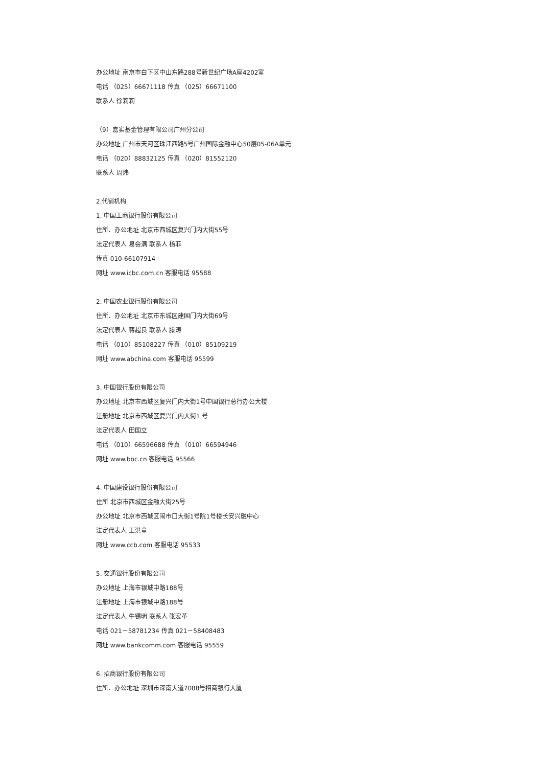办公地址 南京市白下区中山东路288号新世纪广场A座4202室
电话 （025）66671118 传真 （025）66671100
联系人 徐莉莉
（9）嘉实基金管理有限公司广州分公司
办公地址 广州市天河区珠江西路5号广州国际金融中心50层05-06A单元
电话 （020）88832125 传真 （020）81552120
联系人 周炜
2.代销机构
1. 中国工商银行股份有限公司
住所、办公地址 北京市西城区复兴门内大街55号
法定代表人 易会满 联系人 杨菲
传真 010-66107914
网址 www.icbc.com.cn 客服电话 95588
2. 中国农业银行股份有限公司
住所、办公地址 北京市东城区建国门内大街69号
法定代表人 蒋超良 联系人 滕涛
电话 （010）85108227 传真 （010）85109219
网址 www.abchina.com 客服电话 95599
3. 中国银行股份有限公司
办公地址 北京市西城区复兴门内大街1号中国银行总行办公大楼
注册地址 北京市西城区复兴门内大街1 号
法定代表人 田国立
电话 （010）66596688 传真 （010）66594946
网址 www.boc.cn 客服电话 95566
4. 中国建设银行股份有限公司
住所 北京市西城区金融大街25号
办公地址 北京市西城区闹市口大街1号院1号楼长安兴融中心
法定代表人 王洪章
网址 www.ccb.com 客服电话 95533
5. 交通银行股份有限公司
办公地址 上海市银城中路188号
注册地址 上海市银城中路188号
法定代表人 牛锡明 联系人 张宏革
电话 021－58781234 传真 021－58408483
网址 www.bankcomm.com 客服电话 95559
6. 招商银行股份有限公司
住所、办公地址 深圳市深南大道7088号招商银行大厦